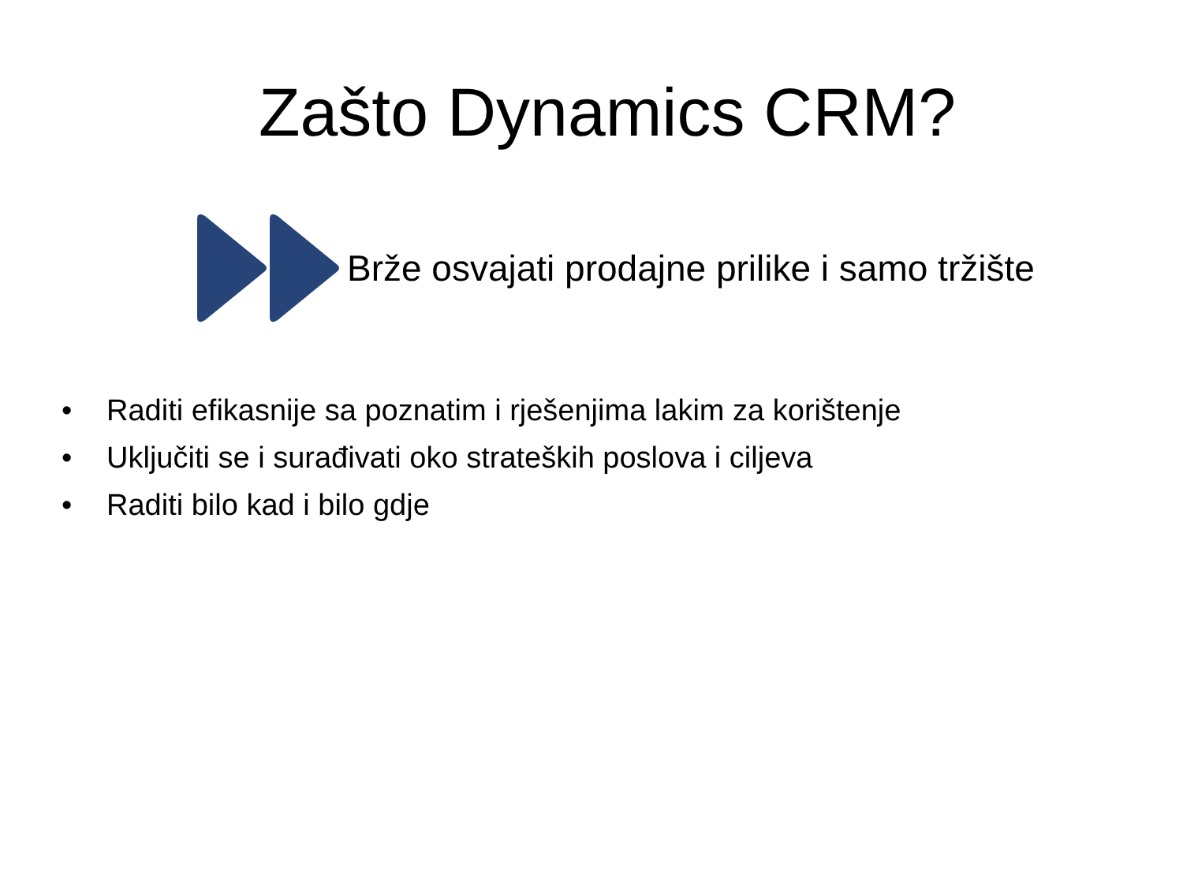Zašto Dynamics CRM?
Brže osvajati prodajne prilike i samo tržište
• Raditi efikasnije sa poznatim i rješenjima lakim za korištenje
• Uključiti se i surađivati oko strateških poslova i ciljeva
• Raditi bilo kad i bilo gdje